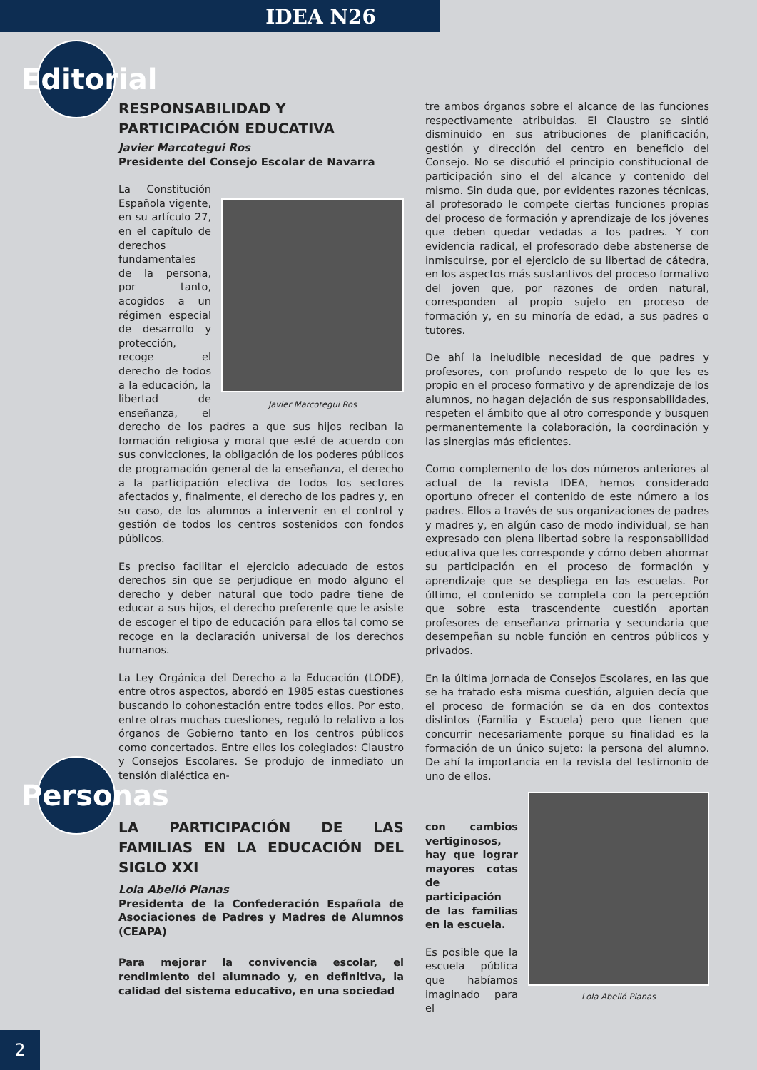IDEA N26
Editorial
RESPONSABILIDAD Y
PARTICIPACIÓN EDUCATIVA
Javier Marcotegui Ros
Presidente del Consejo Escolar de Navarra
Javier Marcotegui Ros
La Constitución Española vigente, en su artículo 27, en el capítulo de derechos fundamentales de la persona, por tanto, acogidos a un régimen especial de desarrollo y protección, recoge el derecho de todos a la educación, la libertad de enseñanza, el derecho de los padres a que sus hijos reciban la formación religiosa y moral que esté de acuerdo con sus convicciones, la obligación de los poderes públicos de programación general de la enseñanza, el derecho a la participación efectiva de todos los sectores afectados y, finalmente, el derecho de los padres y, en su caso, de los alumnos a intervenir en el control y gestión de todos los centros sostenidos con fondos públicos.
Es preciso facilitar el ejercicio adecuado de estos derechos sin que se perjudique en modo alguno el derecho y deber natural que todo padre tiene de educar a sus hijos, el derecho preferente que le asiste de escoger el tipo de educación para ellos tal como se recoge en la declaración universal de los derechos humanos.
La Ley Orgánica del Derecho a la Educación (LODE), entre otros aspectos, abordó en 1985 estas cuestiones buscando lo cohonestación entre todos ellos. Por esto, entre otras muchas cuestiones, reguló lo relativo a los órganos de Gobierno tanto en los centros públicos como concertados. Entre ellos los colegiados: Claustro y Consejos Escolares. Se produjo de inmediato un tensión dialéctica en-
tre ambos órganos sobre el alcance de las funciones respectivamente atribuidas. El Claustro se sintió disminuido en sus atribuciones de planificación, gestión y dirección del centro en beneficio del Consejo. No se discutió el principio constitucional de participación sino el del alcance y contenido del mismo. Sin duda que, por evidentes razones técnicas, al profesorado le compete ciertas funciones propias del proceso de formación y aprendizaje de los jóvenes que deben quedar vedadas a los padres. Y con evidencia radical, el profesorado debe abstenerse de inmiscuirse, por el ejercicio de su libertad de cátedra, en los aspectos más sustantivos del proceso formativo del joven que, por razones de orden natural, corresponden al propio sujeto en proceso de formación y, en su minoría de edad, a sus padres o tutores.
De ahí la ineludible necesidad de que padres y profesores, con profundo respeto de lo que les es propio en el proceso formativo y de aprendizaje de los alumnos, no hagan dejación de sus responsabilidades, respeten el ámbito que al otro corresponde y busquen permanentemente la colaboración, la coordinación y las sinergias más eficientes.
Como complemento de los dos números anteriores al actual de la revista IDEA, hemos considerado oportuno ofrecer el contenido de este número a los padres. Ellos a través de sus organizaciones de padres y madres y, en algún caso de modo individual, se han expresado con plena libertad sobre la responsabilidad educativa que les corresponde y cómo deben ahormar su participación en el proceso de formación y aprendizaje que se despliega en las escuelas. Por último, el contenido se completa con la percepción que sobre esta trascendente cuestión aportan profesores de enseñanza primaria y secundaria que desempeñan su noble función en centros públicos y privados.
En la última jornada de Consejos Escolares, en las que se ha tratado esta misma cuestión, alguien decía que el proceso de formación se da en dos contextos distintos (Familia y Escuela) pero que tienen que concurrir necesariamente porque su finalidad es la formación de un único sujeto: la persona del alumno. De ahí la importancia en la revista del testimonio de uno de ellos.
Personas
LA PARTICIPACIÓN DE LAS FAMILIAS EN LA EDUCACIÓN DEL SIGLO XXI
Lola Abelló Planas
Presidenta de la Confederación Española de Asociaciones de Padres y Madres de Alumnos (CEAPA)
Para mejorar la convivencia escolar, el rendimiento del alumnado y, en definitiva, la calidad del sistema educativo, en una sociedad
con cambios vertiginosos, hay que lograr mayores cotas de participación de las familias en la escuela.
Es posible que la escuela pública que habíamos imaginado para el
Lola Abelló Planas
2